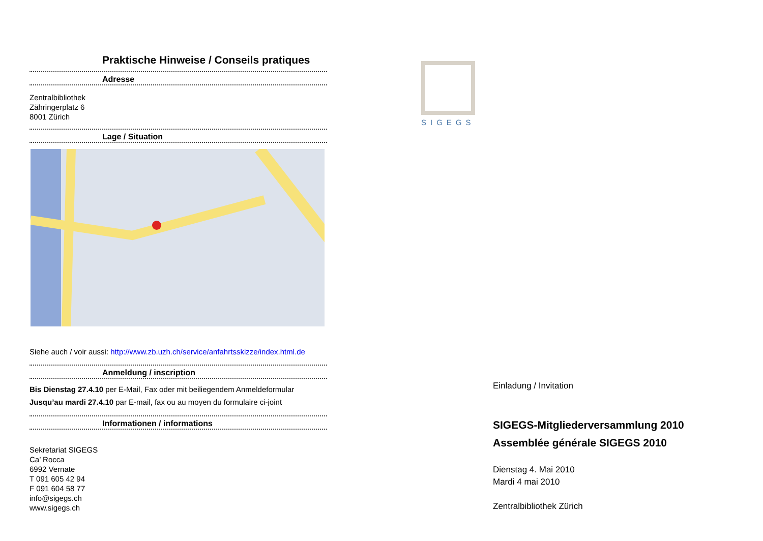Praktische Hinweise / Conseils pratiques
Adresse
Zentralbibliothek
Zähringerplatz 6
8001 Zürich
Lage / Situation
Siehe auch / voir aussi: http://www.zb.uzh.ch/service/anfahrtsskizze/index.html.de
Anmeldung / inscription
Bis Dienstag 27.4.10 per E-Mail, Fax oder mit beiliegendem Anmeldeformular
Jusqu’au mardi 27.4.10 par E-mail, fax ou au moyen du formulaire ci-joint
Informationen / informations
Sekretariat SIGEGS
Ca’ Rocca
6992 Vernate
T 091 605 42 94
F 091 604 58 77
info@sigegs.ch
www.sigegs.ch
SIGEGS
Einladung / Invitation
SIGEGS-Mitgliederversammlung 2010
Assemblée générale SIGEGS 2010
Dienstag 4. Mai 2010
Mardi 4 mai 2010
Zentralbibliothek Zürich